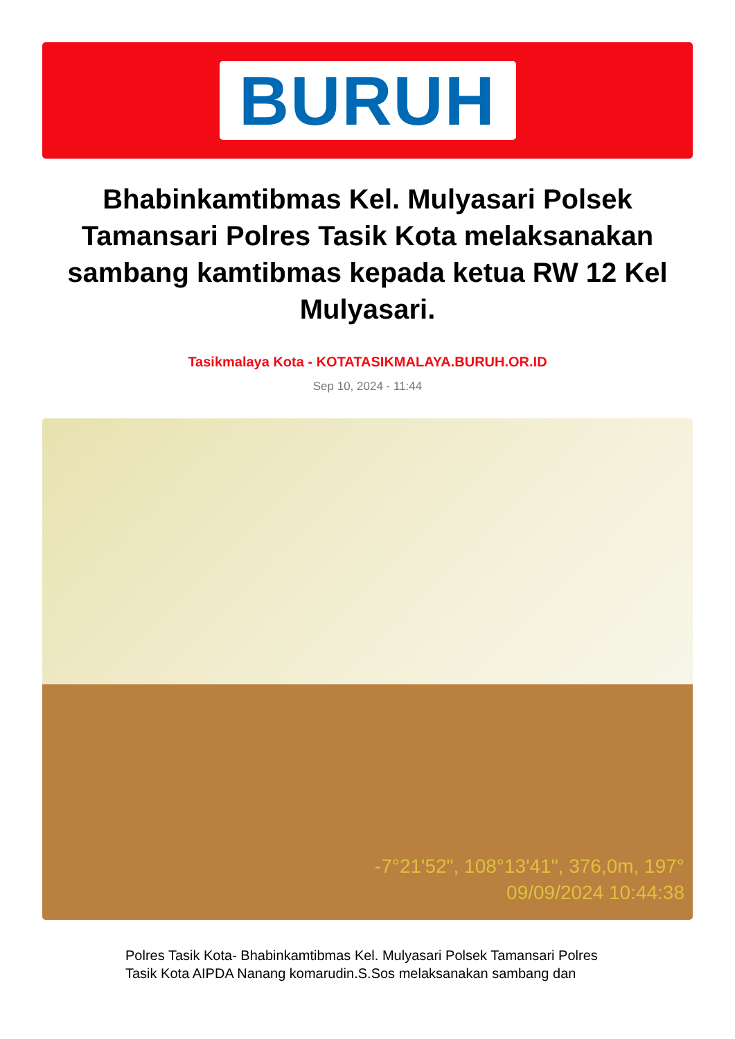BURUH
Bhabinkamtibmas Kel. Mulyasari Polsek Tamansari Polres Tasik Kota melaksanakan sambang kamtibmas kepada ketua RW 12 Kel Mulyasari.
Tasikmalaya Kota - KOTATASIKMALAYA.BURUH.OR.ID
Sep 10, 2024 - 11:44
-7°21'52", 108°13'41", 376,0m, 197°
09/09/2024 10:44:38
Polres Tasik Kota- Bhabinkamtibmas Kel. Mulyasari Polsek Tamansari Polres Tasik Kota AIPDA Nanang komarudin.S.Sos melaksanakan sambang dan